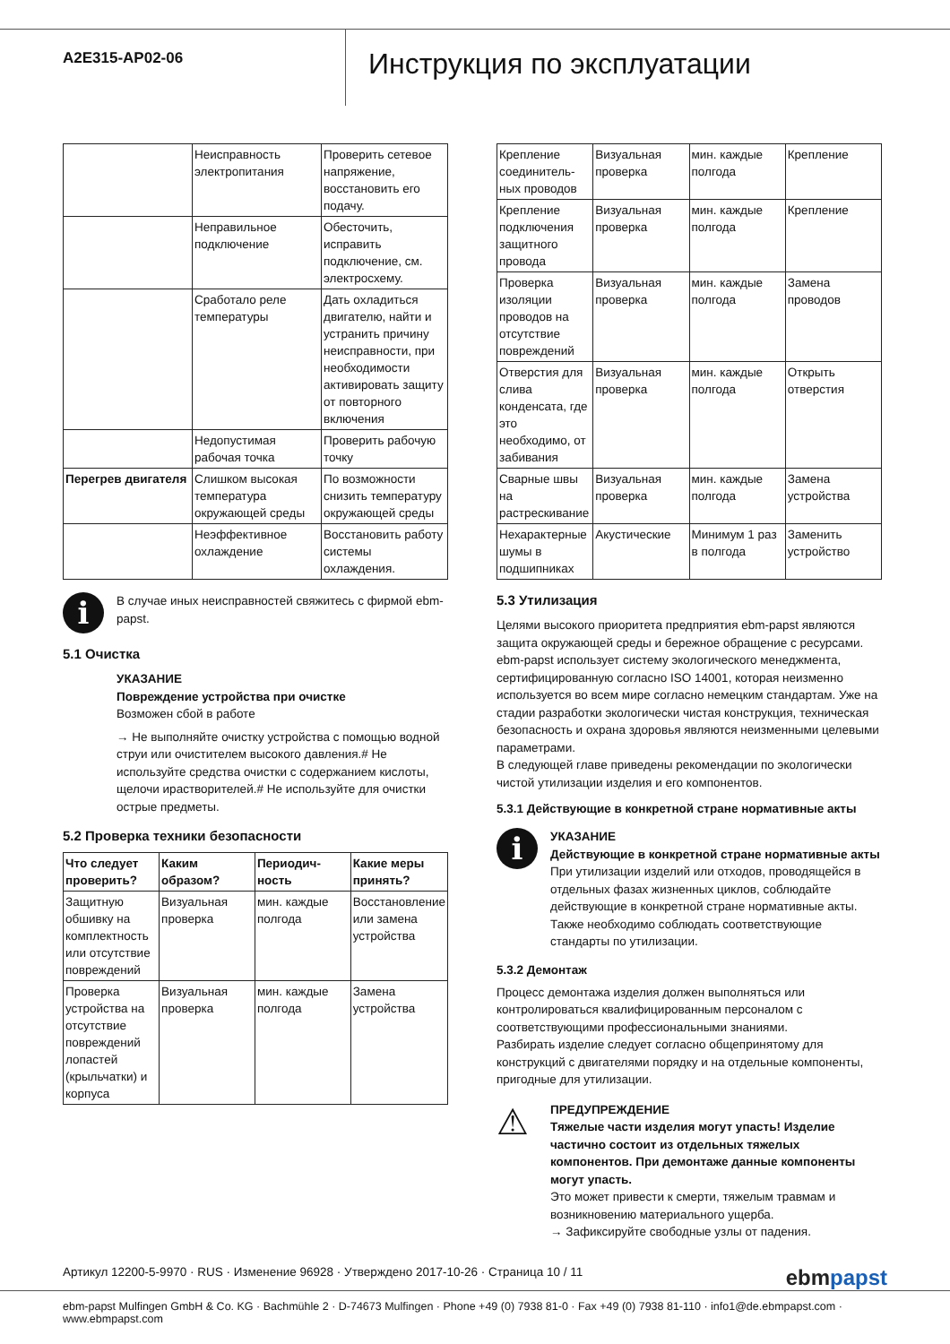A2E315-AP02-06
Инструкция по эксплуатации
| | Неисправность электропитания | Проверить сетевое напряжение, восстановить его подачу. |
| | Неправильное подключение | Обесточить, исправить подключение, см. электросхему. |
| | Сработало реле температуры | Дать охладиться двигателю, найти и устранить причину неисправности, при необходимости активировать защиту от повторного включения |
| | Недопустимая рабочая точка | Проверить рабочую точку |
| Перегрев двигателя | Слишком высокая температура окружающей среды | По возможности снизить температуру окружающей среды |
| | Неэффективное охлаждение | Восстановить работу системы охлаждения. |
i
В случае иных неисправностей свяжитесь с фирмой ebm-papst.
5.1 Очистка
УКАЗАНИЕ
Повреждение устройства при очистке
Возможен сбой в работе
→ Не выполняйте очистку устройства с помощью водной струи или очистителем высокого давления.# Не используйте средства очистки с содержанием кислоты, щелочи ирастворителей.# Не используйте для очистки острые предметы.
5.2 Проверка техники безопасности
| Что следует проверить? | Каким образом? | Периодич-ность | Какие меры принять? |
| --- | --- | --- | --- |
| Защитную обшивку на комплектность или отсутствие повреждений | Визуальная проверка | мин. каждые полгода | Восстановление или замена устройства |
| Проверка устройства на отсутствие повреждений лопастей (крыльчатки) и корпуса | Визуальная проверка | мин. каждые полгода | Замена устройства |
| Крепление соединитель-ных проводов | Визуальная проверка | мин. каждые полгода | Крепление |
| Крепление подключения защитного провода | Визуальная проверка | мин. каждые полгода | Крепление |
| Проверка изоляции проводов на отсутствие повреждений | Визуальная проверка | мин. каждые полгода | Замена проводов |
| Отверстия для слива конденсата, где это необходимо, от забивания | Визуальная проверка | мин. каждые полгода | Открыть отверстия |
| Сварные швы на растрескивание | Визуальная проверка | мин. каждые полгода | Замена устройства |
| Нехарактерные шумы в подшипниках | Акустические | Минимум 1 раз в полгода | Заменить устройство |
5.3 Утилизация
Целями высокого приоритета предприятия ebm-papst являются защита окружающей среды и бережное обращение с ресурсами. ebm-papst использует систему экологического менеджмента, сертифицированную согласно ISO 14001, которая неизменно используется во всем мире согласно немецким стандартам. Уже на стадии разработки экологически чистая конструкция, техническая безопасность и охрана здоровья являются неизменными целевыми параметрами.
В следующей главе приведены рекомендации по экологически чистой утилизации изделия и его компонентов.
5.3.1 Действующие в конкретной стране нормативные акты
i
УКАЗАНИЕ
Действующие в конкретной стране нормативные акты
При утилизации изделий или отходов, проводящейся в отдельных фазах жизненных циклов, соблюдайте действующие в конкретной стране нормативные акты. Также необходимо соблюдать соответствующие стандарты по утилизации.
5.3.2 Демонтаж
Процесс демонтажа изделия должен выполняться или контролироваться квалифицированным персоналом с соответствующими профессиональными знаниями.
Разбирать изделие следует согласно общепринятому для конструкций с двигателями порядку и на отдельные компоненты, пригодные для утилизации.
⚠
ПРЕДУПРЕЖДЕНИЕ
Тяжелые части изделия могут упасть! Изделие частично состоит из отдельных тяжелых компонентов. При демонтаже данные компоненты могут упасть.
Это может привести к смерти, тяжелым травмам и возникновению материального ущерба.
→ Зафиксируйте свободные узлы от падения.
Артикул 12200-5-9970 · RUS · Изменение 96928 · Утверждено 2017-10-26 · Страница 10 / 11 ebmpapst
ebm-papst Mulfingen GmbH & Co. KG · Bachmühle 2 · D-74673 Mulfingen · Phone +49 (0) 7938 81-0 · Fax +49 (0) 7938 81-110 · info1@de.ebmpapst.com · www.ebmpapst.com